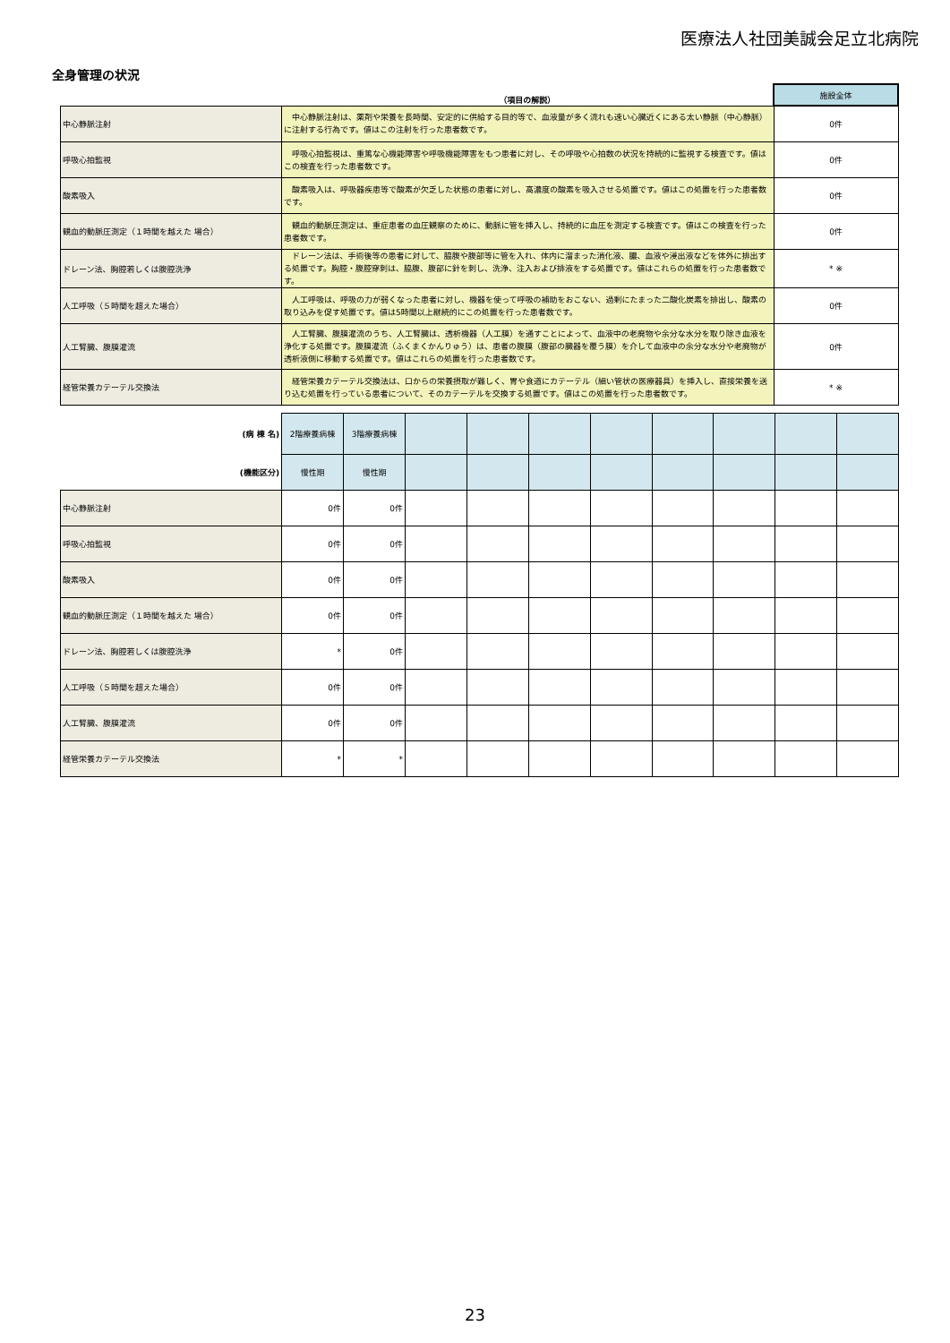医療法人社団美誠会足立北病院
全身管理の状況
| | （項目の解説） | 施設全体 |
| 中心静脈注射 | 中心静脈注射は、薬剤や栄養を長時間、安定的に供給する目的等で、血液量が多く流れも速い心臓近くにある太い静脈（中心静脈）に注射する行為です。値はこの注射を行った患者数です。 | 0件 |
| 呼吸心拍監視 | 呼吸心拍監視は、重篤な心機能障害や呼吸機能障害をもつ患者に対し、その呼吸や心拍数の状況を持続的に監視する検査です。値はこの検査を行った患者数です。 | 0件 |
| 酸素吸入 | 酸素吸入は、呼吸器疾患等で酸素が欠乏した状態の患者に対し、高濃度の酸素を吸入させる処置です。値はこの処置を行った患者数です。 | 0件 |
| 観血的動脈圧測定（１時間を越えた 場合） | 観血的動脈圧測定は、重症患者の血圧観察のために、動脈に管を挿入し、持続的に血圧を測定する検査です。値はこの検査を行った患者数です。 | 0件 |
| ドレーン法、胸腔若しくは腹腔洗浄 | ドレーン法は、手術後等の患者に対して、脇腹や腹部等に管を入れ、体内に溜まった消化液、膿、血液や浸出液などを体外に排出する処置です。胸腔・腹腔穿刺は、脇腹、腹部に針を刺し、洗浄、注入および排液をする処置です。値はこれらの処置を行った患者数です。 | * ※ |
| 人工呼吸（５時間を超えた場合） | 人工呼吸は、呼吸の力が弱くなった患者に対し、機器を使って呼吸の補助をおこない、過剰にたまった二酸化炭素を排出し、酸素の取り込みを促す処置です。値は5時間以上継続的にこの処置を行った患者数です。 | 0件 |
| 人工腎臓、腹膜灌流 | 人工腎臓、腹膜灌流のうち、人工腎臓は、透析機器（人工膜）を通すことによって、血液中の老廃物や余分な水分を取り除き血液を浄化する処置です。腹膜灌流（ふくまくかんりゅう）は、患者の腹膜（腹部の臓器を覆う膜）を介して血液中の余分な水分や老廃物が透析液側に移動する処置です。値はこれらの処置を行った患者数です。 | 0件 |
| 経管栄養カテーテル交換法 | 経管栄養カテーテル交換法は、口からの栄養摂取が難しく、胃や食道にカテーテル（細い管状の医療器具）を挿入し、直接栄養を送り込む処置を行っている患者について、そのカテーテルを交換する処置です。値はこの処置を行った患者数です。 | * ※ |
| (病 棟 名) | 2階療養病棟 | 3階療養病棟 | | | | | | | | |
| (機能区分) | 慢性期 | 慢性期 | | | | | | | | |
| 中心静脈注射 | 0件 | 0件 | | | | | | | | |
| 呼吸心拍監視 | 0件 | 0件 | | | | | | | | |
| 酸素吸入 | 0件 | 0件 | | | | | | | | |
| 観血的動脈圧測定（１時間を越えた 場合） | 0件 | 0件 | | | | | | | | |
| ドレーン法、胸腔若しくは腹腔洗浄 | * | 0件 | | | | | | | | |
| 人工呼吸（５時間を超えた場合） | 0件 | 0件 | | | | | | | | |
| 人工腎臓、腹膜灌流 | 0件 | 0件 | | | | | | | | |
| 経管栄養カテーテル交換法 | * | * | | | | | | | | |
23